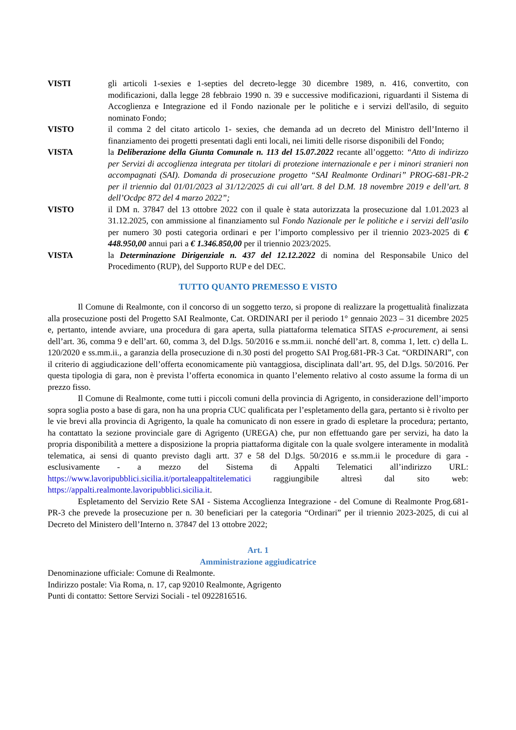VISTI gli articoli 1-sexies e 1-septies del decreto-legge 30 dicembre 1989, n. 416, convertito, con modificazioni, dalla legge 28 febbraio 1990 n. 39 e successive modificazioni, riguardanti il Sistema di Accoglienza e Integrazione ed il Fondo nazionale per le politiche e i servizi dell'asilo, di seguito nominato Fondo;
VISTO il comma 2 del citato articolo 1- sexies, che demanda ad un decreto del Ministro dell’Interno il finanziamento dei progetti presentati dagli enti locali, nei limiti delle risorse disponibili del Fondo;
VISTA la Deliberazione della Giunta Comunale n. 113 del 15.07.2022 recante all’oggetto: “Atto di indirizzo per Servizi di accoglienza integrata per titolari di protezione internazionale e per i minori stranieri non accompagnati (SAI). Domanda di prosecuzione progetto “SAI Realmonte Ordinari” PROG-681-PR-2 per il triennio dal 01/01/2023 al 31/12/2025 di cui all’art. 8 del D.M. 18 novembre 2019 e dell’art. 8 dell’Ocdpc 872 del 4 marzo 2022”;
VISTO il DM n. 37847 del 13 ottobre 2022 con il quale è stata autorizzata la prosecuzione dal 1.01.2023 al 31.12.2025, con ammissione al finanziamento sul Fondo Nazionale per le politiche e i servizi dell’asilo per numero 30 posti categoria ordinari e per l’importo complessivo per il triennio 2023-2025 di € 448.950,00 annui pari a € 1.346.850,00 per il triennio 2023/2025.
VISTA la Determinazione Dirigenziale n. 437 del 12.12.2022 di nomina del Responsabile Unico del Procedimento (RUP), del Supporto RUP e del DEC.
TUTTO QUANTO PREMESSO E VISTO
Il Comune di Realmonte, con il concorso di un soggetto terzo, si propone di realizzare la progettualità finalizzata alla prosecuzione posti del Progetto SAI Realmonte, Cat. ORDINARI per il periodo 1° gennaio 2023 – 31 dicembre 2025 e, pertanto, intende avviare, una procedura di gara aperta, sulla piattaforma telematica SITAS e-procurement, ai sensi dell’art. 36, comma 9 e dell’art. 60, comma 3, del D.lgs. 50/2016 e ss.mm.ii. nonché dell’art. 8, comma 1, lett. c) della L. 120/2020 e ss.mm.ii., a garanzia della prosecuzione di n.30 posti del progetto SAI Prog.681-PR-3 Cat. “ORDINARI”, con il criterio di aggiudicazione dell’offerta economicamente più vantaggiosa, disciplinata dall’art. 95, del D.lgs. 50/2016. Per questa tipologia di gara, non è prevista l’offerta economica in quanto l’elemento relativo al costo assume la forma di un prezzo fisso.
Il Comune di Realmonte, come tutti i piccoli comuni della provincia di Agrigento, in considerazione dell’importo sopra soglia posto a base di gara, non ha una propria CUC qualificata per l’espletamento della gara, pertanto si è rivolto per le vie brevi alla provincia di Agrigento, la quale ha comunicato di non essere in grado di espletare la procedura; pertanto, ha contattato la sezione provinciale gare di Agrigento (UREGA) che, pur non effettuando gare per servizi, ha dato la propria disponibilità a mettere a disposizione la propria piattaforma digitale con la quale svolgere interamente in modalità telematica, ai sensi di quanto previsto dagli artt. 37 e 58 del D.lgs. 50/2016 e ss.mm.ii le procedure di gara - esclusivamente - a mezzo del Sistema di Appalti Telematici all’indirizzo URL: https://www.lavoripubblici.sicilia.it/portaleappaltitelematici raggiungibile altresì dal sito web: https://appalti.realmonte.lavoripubblici.sicilia.it.
Espletamento del Servizio Rete SAI - Sistema Accoglienza Integrazione - del Comune di Realmonte Prog.681-PR-3 che prevede la prosecuzione per n. 30 beneficiari per la categoria “Ordinari” per il triennio 2023-2025, di cui al Decreto del Ministero dell’Interno n. 37847 del 13 ottobre 2022;
Art. 1
Amministrazione aggiudicatrice
Denominazione ufficiale: Comune di Realmonte.
Indirizzo postale: Via Roma, n. 17, cap 92010 Realmonte, Agrigento
Punti di contatto: Settore Servizi Sociali - tel 0922816516.